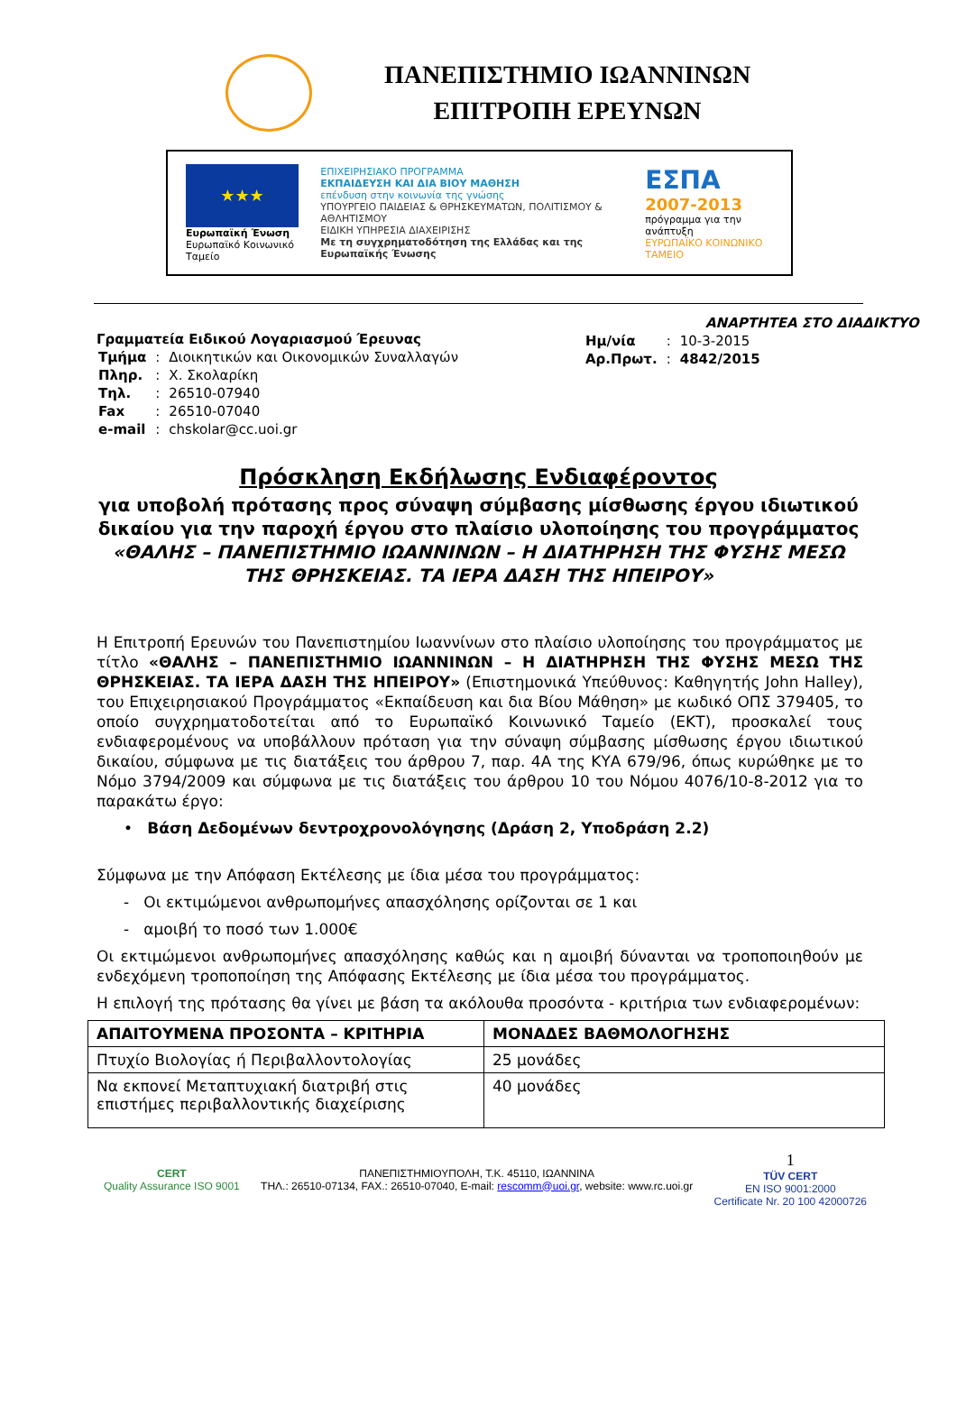ΠΑΝΕΠΙΣΤΗΜΙΟ ΙΩΑΝΝΙΝΩΝ
ΕΠΙΤΡΟΠΗ ΕΡΕΥΝΩΝ
★★★
Ευρωπαϊκή Ένωση
Ευρωπαϊκό Κοινωνικό Ταμείο
ΕΠΙΧΕΙΡΗΣΙΑΚΟ ΠΡΟΓΡΑΜΜΑ
ΕΚΠΑΙΔΕΥΣΗ ΚΑΙ ΔΙΑ ΒΙΟΥ ΜΑΘΗΣΗ
επένδυση στην κοινωνία της γνώσης
ΥΠΟΥΡΓΕΙΟ ΠΑΙΔΕΙΑΣ & ΘΡΗΣΚΕΥΜΑΤΩΝ, ΠΟΛΙΤΙΣΜΟΥ & ΑΘΛΗΤΙΣΜΟΥ
ΕΙΔΙΚΗ ΥΠΗΡΕΣΙΑ ΔΙΑΧΕΙΡΙΣΗΣ
Με τη συγχρηματοδότηση της Ελλάδας και της Ευρωπαϊκής Ένωσης
ΕΣΠΑ
2007-2013
πρόγραμμα για την ανάπτυξη
ΕΥΡΩΠΑΪΚΟ ΚΟΙΝΩΝΙΚΟ ΤΑΜΕΙΟ
Γραμματεία Ειδικού Λογαριασμού Έρευνας
| Τμήμα | : | Διοικητικών και Οικονομικών Συναλλαγών |
| Πληρ. | : | Χ. Σκολαρίκη |
| Τηλ. | : | 26510-07940 |
| Fax | : | 26510-07040 |
| e-mail | : | chskolar@cc.uoi.gr |
ΑΝΑΡΤΗΤΕΑ ΣΤΟ ΔΙΑΔΙΚΤΥΟ
| Ημ/νία | : | 10-3-2015 |
| Αρ.Πρωτ. | : | 4842/2015 |
Πρόσκληση Εκδήλωσης Ενδιαφέροντος
για υποβολή πρότασης προς σύναψη σύμβασης μίσθωσης έργου ιδιωτικού δικαίου για την παροχή έργου στο πλαίσιο υλοποίησης του προγράμματος
«ΘΑΛΗΣ – ΠΑΝΕΠΙΣΤΗΜΙΟ ΙΩΑΝΝΙΝΩΝ – Η ΔΙΑΤΗΡΗΣΗ ΤΗΣ ΦΥΣΗΣ ΜΕΣΩ ΤΗΣ ΘΡΗΣΚΕΙΑΣ. ΤΑ ΙΕΡΑ ΔΑΣΗ ΤΗΣ ΗΠΕΙΡΟΥ»
Η Επιτροπή Ερευνών του Πανεπιστημίου Ιωαννίνων στο πλαίσιο υλοποίησης του προγράμματος με τίτλο «ΘΑΛΗΣ – ΠΑΝΕΠΙΣΤΗΜΙΟ ΙΩΑΝΝΙΝΩΝ – Η ΔΙΑΤΗΡΗΣΗ ΤΗΣ ΦΥΣΗΣ ΜΕΣΩ ΤΗΣ ΘΡΗΣΚΕΙΑΣ. ΤΑ ΙΕΡΑ ΔΑΣΗ ΤΗΣ ΗΠΕΙΡΟΥ» (Επιστημονικά Υπεύθυνος: Καθηγητής John Halley), του Επιχειρησιακού Προγράμματος «Εκπαίδευση και δια Βίου Μάθηση» με κωδικό ΟΠΣ 379405, το οποίο συγχρηματοδοτείται από το Ευρωπαϊκό Κοινωνικό Ταμείο (ΕΚΤ), προσκαλεί τους ενδιαφερομένους να υποβάλλουν πρόταση για την σύναψη σύμβασης μίσθωσης έργου ιδιωτικού δικαίου, σύμφωνα με τις διατάξεις του άρθρου 7, παρ. 4Α της ΚΥΑ 679/96, όπως κυρώθηκε με το Νόμο 3794/2009 και σύμφωνα με τις διατάξεις του άρθρου 10 του Νόμου 4076/10-8-2012 για το παρακάτω έργο:
• Βάση Δεδομένων δεντροχρονολόγησης (Δράση 2, Υποδράση 2.2)
Σύμφωνα με την Απόφαση Εκτέλεσης με ίδια μέσα του προγράμματος:
- Οι εκτιμώμενοι ανθρωπομήνες απασχόλησης ορίζονται σε 1 και
- αμοιβή το ποσό των 1.000€
Οι εκτιμώμενοι ανθρωπομήνες απασχόλησης καθώς και η αμοιβή δύνανται να τροποποιηθούν με ενδεχόμενη τροποποίηση της Απόφασης Εκτέλεσης με ίδια μέσα του προγράμματος.
Η επιλογή της πρότασης θα γίνει με βάση τα ακόλουθα προσόντα - κριτήρια των ενδιαφερομένων:
| ΑΠΑΙΤΟΥΜΕΝΑ ΠΡΟΣΟΝΤΑ – ΚΡΙΤΗΡΙΑ | ΜΟΝΑΔΕΣ ΒΑΘΜΟΛΟΓΗΣΗΣ |
| --- | --- |
| Πτυχίο Βιολογίας ή Περιβαλλοντολογίας | 25 μονάδες |
| Να εκπονεί Μεταπτυχιακή διατριβή στις επιστήμες περιβαλλοντικής διαχείρισης | 40 μονάδες |
CERT
Quality Assurance ISO 9001
ΠΑΝΕΠΙΣΤΗΜΙΟΥΠΟΛΗ, Τ.Κ. 45110, ΙΩΑΝΝΙΝΑ
ΤΗΛ.: 26510-07134, FAX.: 26510-07040, E-mail: rescomm@uoi.gr, website: www.rc.uoi.gr
1
TÜV CERT
EN ISO 9001:2000
Certificate Nr. 20 100 42000726